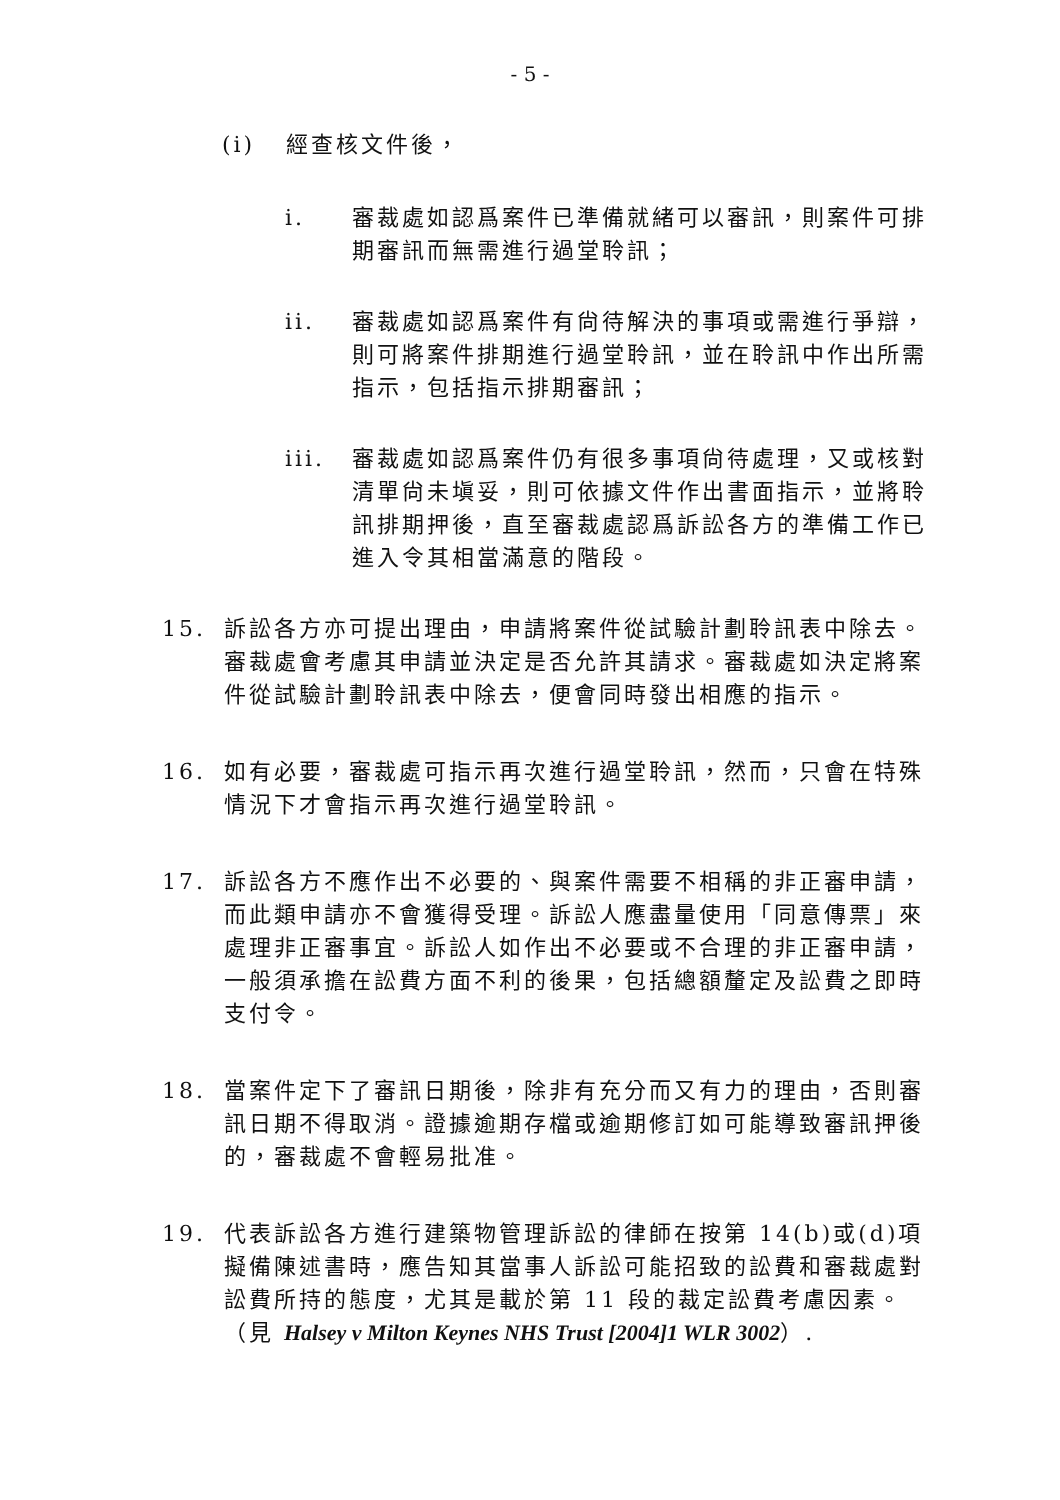- 5 -
(i) 經查核文件後，
i. 審裁處如認爲案件已準備就緒可以審訊，則案件可排期審訊而無需進行過堂聆訊；
ii. 審裁處如認爲案件有尙待解決的事項或需進行爭辯，則可將案件排期進行過堂聆訊，並在聆訊中作出所需指示，包括指示排期審訊；
iii. 審裁處如認爲案件仍有很多事項尙待處理，又或核對清單尙未塡妥，則可依據文件作出書面指示，並將聆訊排期押後，直至審裁處認爲訴訟各方的準備工作已進入令其相當滿意的階段。
15. 訴訟各方亦可提出理由，申請將案件從試驗計劃聆訊表中除去。審裁處會考慮其申請並決定是否允許其請求。審裁處如決定將案件從試驗計劃聆訊表中除去，便會同時發出相應的指示。
16. 如有必要，審裁處可指示再次進行過堂聆訊，然而，只會在特殊情況下才會指示再次進行過堂聆訊。
17. 訴訟各方不應作出不必要的、與案件需要不相稱的非正審申請，而此類申請亦不會獲得受理。訴訟人應盡量使用「同意傳票」來處理非正審事宜。訴訟人如作出不必要或不合理的非正審申請，一般須承擔在訟費方面不利的後果，包括總額釐定及訟費之即時支付令。
18. 當案件定下了審訊日期後，除非有充分而又有力的理由，否則審訊日期不得取消。證據逾期存檔或逾期修訂如可能導致審訊押後的，審裁處不會輕易批准。
19. 代表訴訟各方進行建築物管理訴訟的律師在按第 14(b)或(d)項擬備陳述書時，應告知其當事人訴訟可能招致的訟費和審裁處對訟費所持的態度，尤其是載於第 11 段的裁定訟費考慮因素。（見 Halsey v Milton Keynes NHS Trust [2004]1 WLR 3002）.